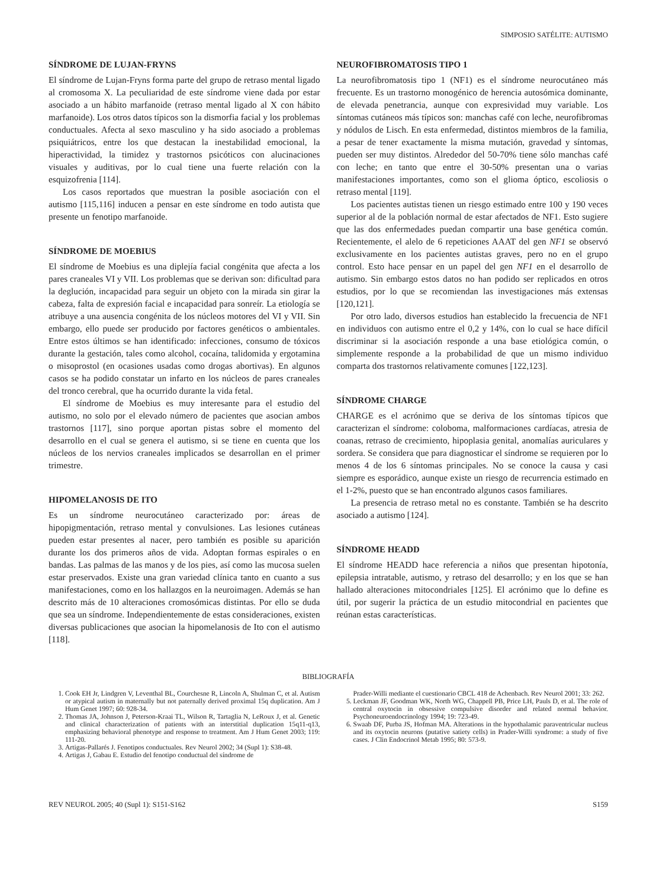SIMPOSIO SATÉLITE: AUTISMO
SÍNDROME DE LUJAN-FRYNS
El síndrome de Lujan-Fryns forma parte del grupo de retraso mental ligado al cromosoma X. La peculiaridad de este síndrome viene dada por estar asociado a un hábito marfanoide (retraso mental ligado al X con hábito marfanoide). Los otros datos típicos son la dismorfia facial y los problemas conductuales. Afecta al sexo masculino y ha sido asociado a problemas psiquiátricos, entre los que destacan la inestabilidad emocional, la hiperactividad, la timidez y trastornos psicóticos con alucinaciones visuales y auditivas, por lo cual tiene una fuerte relación con la esquizofrenia [114].
Los casos reportados que muestran la posible asociación con el autismo [115,116] inducen a pensar en este síndrome en todo autista que presente un fenotipo marfanoide.
SÍNDROME DE MOEBIUS
El síndrome de Moebius es una diplejía facial congénita que afecta a los pares craneales VI y VII. Los problemas que se derivan son: dificultad para la deglución, incapacidad para seguir un objeto con la mirada sin girar la cabeza, falta de expresión facial e incapacidad para sonreír. La etiología se atribuye a una ausencia congénita de los núcleos motores del VI y VII. Sin embargo, ello puede ser producido por factores genéticos o ambientales. Entre estos últimos se han identificado: infecciones, consumo de tóxicos durante la gestación, tales como alcohol, cocaína, talidomida y ergotamina o misoprostol (en ocasiones usadas como drogas abortivas). En algunos casos se ha podido constatar un infarto en los núcleos de pares craneales del tronco cerebral, que ha ocurrido durante la vida fetal.
El síndrome de Moebius es muy interesante para el estudio del autismo, no solo por el elevado número de pacientes que asocian ambos trastornos [117], sino porque aportan pistas sobre el momento del desarrollo en el cual se genera el autismo, si se tiene en cuenta que los núcleos de los nervios craneales implicados se desarrollan en el primer trimestre.
HIPOMELANOSIS DE ITO
Es un síndrome neurocutáneo caracterizado por: áreas de hipopigmentación, retraso mental y convulsiones. Las lesiones cutáneas pueden estar presentes al nacer, pero también es posible su aparición durante los dos primeros años de vida. Adoptan formas espirales o en bandas. Las palmas de las manos y de los pies, así como las mucosa suelen estar preservados. Existe una gran variedad clínica tanto en cuanto a sus manifestaciones, como en los hallazgos en la neuroimagen. Además se han descrito más de 10 alteraciones cromosómicas distintas. Por ello se duda que sea un síndrome. Independientemente de estas consideraciones, existen diversas publicaciones que asocian la hipomelanosis de Ito con el autismo [118].
NEUROFIBROMATOSIS TIPO 1
La neurofibromatosis tipo 1 (NF1) es el síndrome neurocutáneo más frecuente. Es un trastorno monogénico de herencia autosómica dominante, de elevada penetrancia, aunque con expresividad muy variable. Los síntomas cutáneos más típicos son: manchas café con leche, neurofibromas y nódulos de Lisch. En esta enfermedad, distintos miembros de la familia, a pesar de tener exactamente la misma mutación, gravedad y síntomas, pueden ser muy distintos. Alrededor del 50-70% tiene sólo manchas café con leche; en tanto que entre el 30-50% presentan una o varias manifestaciones importantes, como son el glioma óptico, escoliosis o retraso mental [119].
Los pacientes autistas tienen un riesgo estimado entre 100 y 190 veces superior al de la población normal de estar afectados de NF1. Esto sugiere que las dos enfermedades puedan compartir una base genética común. Recientemente, el alelo de 6 repeticiones AAAT del gen NF1 se observó exclusivamente en los pacientes autistas graves, pero no en el grupo control. Esto hace pensar en un papel del gen NF1 en el desarrollo de autismo. Sin embargo estos datos no han podido ser replicados en otros estudios, por lo que se recomiendan las investigaciones más extensas [120,121].
Por otro lado, diversos estudios han establecido la frecuencia de NF1 en individuos con autismo entre el 0,2 y 14%, con lo cual se hace difícil discriminar si la asociación responde a una base etiológica común, o simplemente responde a la probabilidad de que un mismo individuo comparta dos trastornos relativamente comunes [122,123].
SÍNDROME CHARGE
CHARGE es el acrónimo que se deriva de los síntomas típicos que caracterizan el síndrome: coloboma, malformaciones cardíacas, atresia de coanas, retraso de crecimiento, hipoplasia genital, anomalías auriculares y sordera. Se considera que para diagnosticar el síndrome se requieren por lo menos 4 de los 6 síntomas principales. No se conoce la causa y casi siempre es esporádico, aunque existe un riesgo de recurrencia estimado en el 1-2%, puesto que se han encontrado algunos casos familiares.
La presencia de retraso metal no es constante. También se ha descrito asociado a autismo [124].
SÍNDROME HEADD
El síndrome HEADD hace referencia a niños que presentan hipotonía, epilepsia intratable, autismo, y retraso del desarrollo; y en los que se han hallado alteraciones mitocondriales [125]. El acrónimo que lo define es útil, por sugerir la práctica de un estudio mitocondrial en pacientes que reúnan estas características.
BIBLIOGRAFÍA
1. Cook EH Jr, Lindgren V, Leventhal BL, Courchesne R, Lincoln A, Shulman C, et al. Autism or atypical autism in maternally but not paternally derived proximal 15q duplication. Am J Hum Genet 1997; 60: 928-34.
2. Thomas JA, Johnson J, Peterson-Kraai TL, Wilson R, Tartaglia N, LeRoux J, et al. Genetic and clinical characterization of patients with an interstitial duplication 15q11-q13, emphasizing behavioral phenotype and response to treatment. Am J Hum Genet 2003; 119: 111-20.
3. Artigas-Pallarés J. Fenotipos conductuales. Rev Neurol 2002; 34 (Supl 1): S38-48.
4. Artigas J, Gabau E. Estudio del fenotipo conductual del síndrome de
Prader-Willi mediante el cuestionario CBCL 418 de Achenbach. Rev Neurol 2001; 33: 262.
5. Leckman JF, Goodman WK, North WG, Chappell PB, Price LH, Pauls D, et al. The role of central oxytocin in obsessive compulsive disorder and related normal behavior. Psychoneuroendocrinology 1994; 19: 723-49.
6. Swaab DF, Purba JS, Hofman MA. Alterations in the hypothalamic paraventricular nucleus and its oxytocin neurons (putative satiety cells) in Prader-Willi syndrome: a study of five cases. J Clin Endocrinol Metab 1995; 80: 573-9.
REV NEUROL 2005; 40 (Supl 1): S151-S162 S159